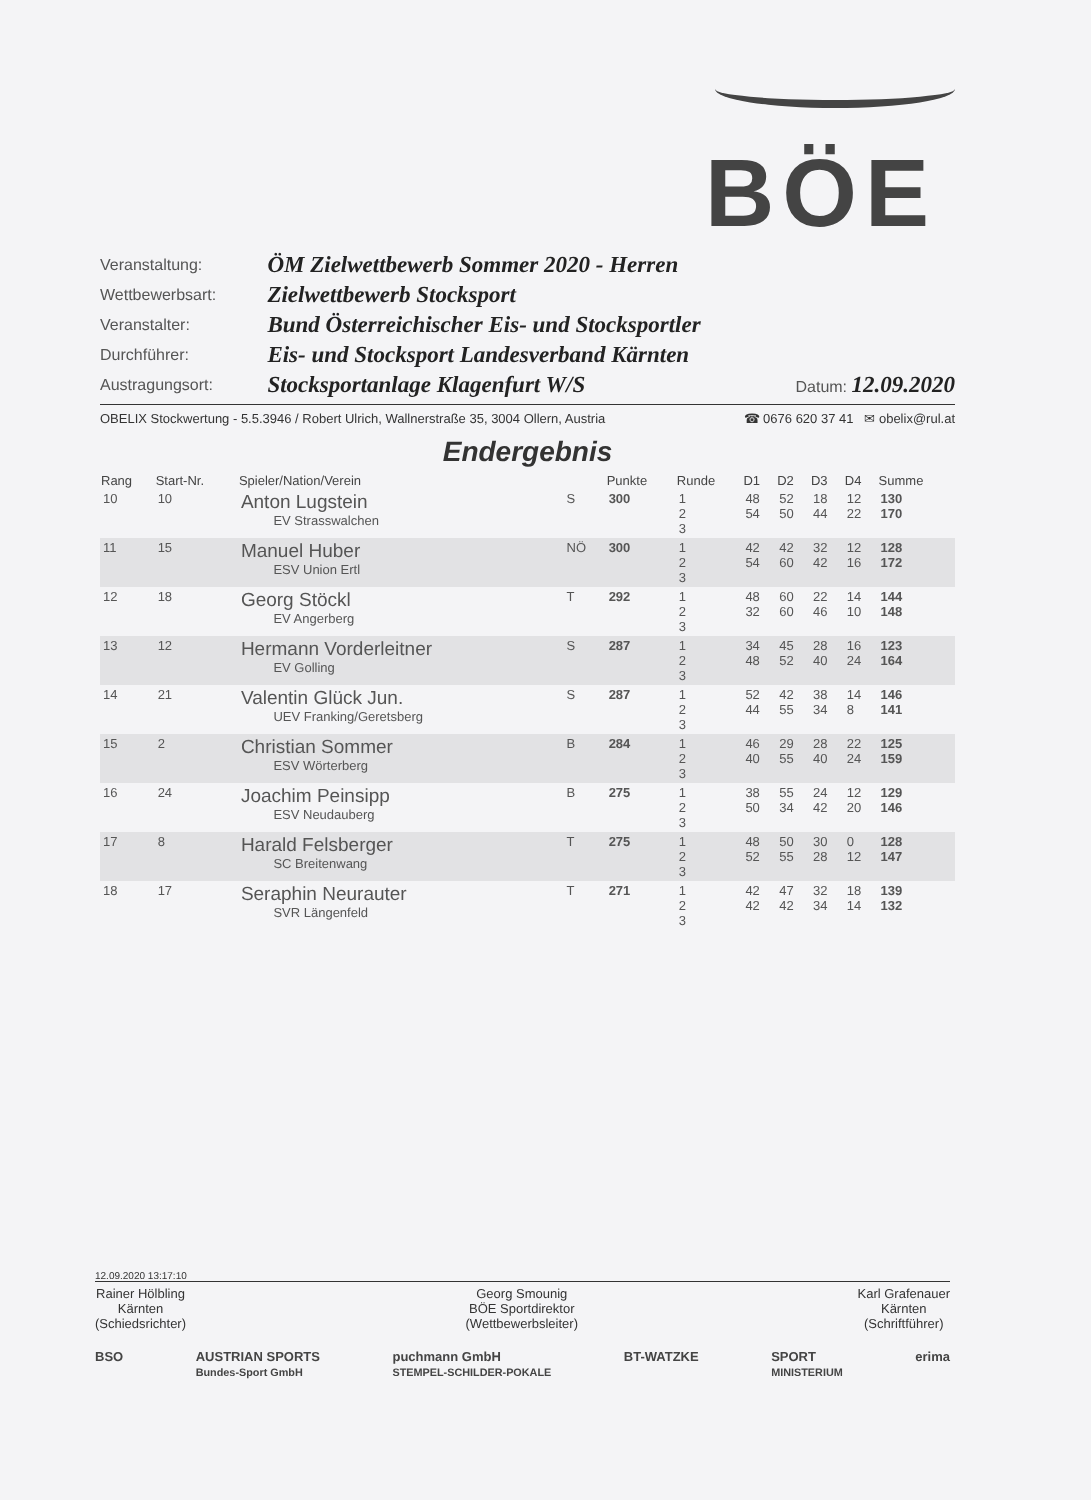BÖE
| Veranstaltung: | ÖM Zielwettbewerb Sommer 2020 - Herren | |
| Wettbewerbsart: | Zielwettbewerb Stocksport | |
| Veranstalter: | Bund Österreichischer Eis- und Stocksportler | |
| Durchführer: | Eis- und Stocksport Landesverband Kärnten | |
| Austragungsort: | Stocksportanlage Klagenfurt W/S | Datum: 12.09.2020 |
OBELIX Stockwertung - 5.5.3946 / Robert Ulrich, Wallnerstraße 35, 3004 Ollern, Austria ☎ 0676 620 37 41 ✉ obelix@rul.at
Endergebnis
| Rang | Start-Nr. | Spieler/Nation/Verein | | Punkte | Runde | D1 | D2 | D3 | D4 | Summe |
| --- | --- | --- | --- | --- | --- | --- | --- | --- | --- | --- |
| 10 | 10 | Anton Lugstein EV Strasswalchen | S | 300 | 1 2 3 | 48 54 | 52 50 | 18 44 | 12 22 | 130 170 |
| 11 | 15 | Manuel Huber ESV Union Ertl | NÖ | 300 | 1 2 3 | 42 54 | 42 60 | 32 42 | 12 16 | 128 172 |
| 12 | 18 | Georg Stöckl EV Angerberg | T | 292 | 1 2 3 | 48 32 | 60 60 | 22 46 | 14 10 | 144 148 |
| 13 | 12 | Hermann Vorderleitner EV Golling | S | 287 | 1 2 3 | 34 48 | 45 52 | 28 40 | 16 24 | 123 164 |
| 14 | 21 | Valentin Glück Jun. UEV Franking/Geretsberg | S | 287 | 1 2 3 | 52 44 | 42 55 | 38 34 | 14 8 | 146 141 |
| 15 | 2 | Christian Sommer ESV Wörterberg | B | 284 | 1 2 3 | 46 40 | 29 55 | 28 40 | 22 24 | 125 159 |
| 16 | 24 | Joachim Peinsipp ESV Neudauberg | B | 275 | 1 2 3 | 38 50 | 55 34 | 24 42 | 12 20 | 129 146 |
| 17 | 8 | Harald Felsberger SC Breitenwang | T | 275 | 1 2 3 | 48 52 | 50 55 | 30 28 | 0 12 | 128 147 |
| 18 | 17 | Seraphin Neurauter SVR Längenfeld | T | 271 | 1 2 3 | 42 42 | 47 42 | 32 34 | 18 14 | 139 132 |
12.09.2020 13:17:10
Rainer Hölbling
Kärnten
(Schiedsrichter)
Georg Smounig
BÖE Sportdirektor
(Wettbewerbsleiter)
Karl Grafenauer
Kärnten
(Schriftführer)
BSO AUSTRIAN SPORTS
Bundes-Sport GmbH puchmann GmbH
STEMPEL-SCHILDER-POKALE BT-WATZKE SPORT
MINISTERIUM erima